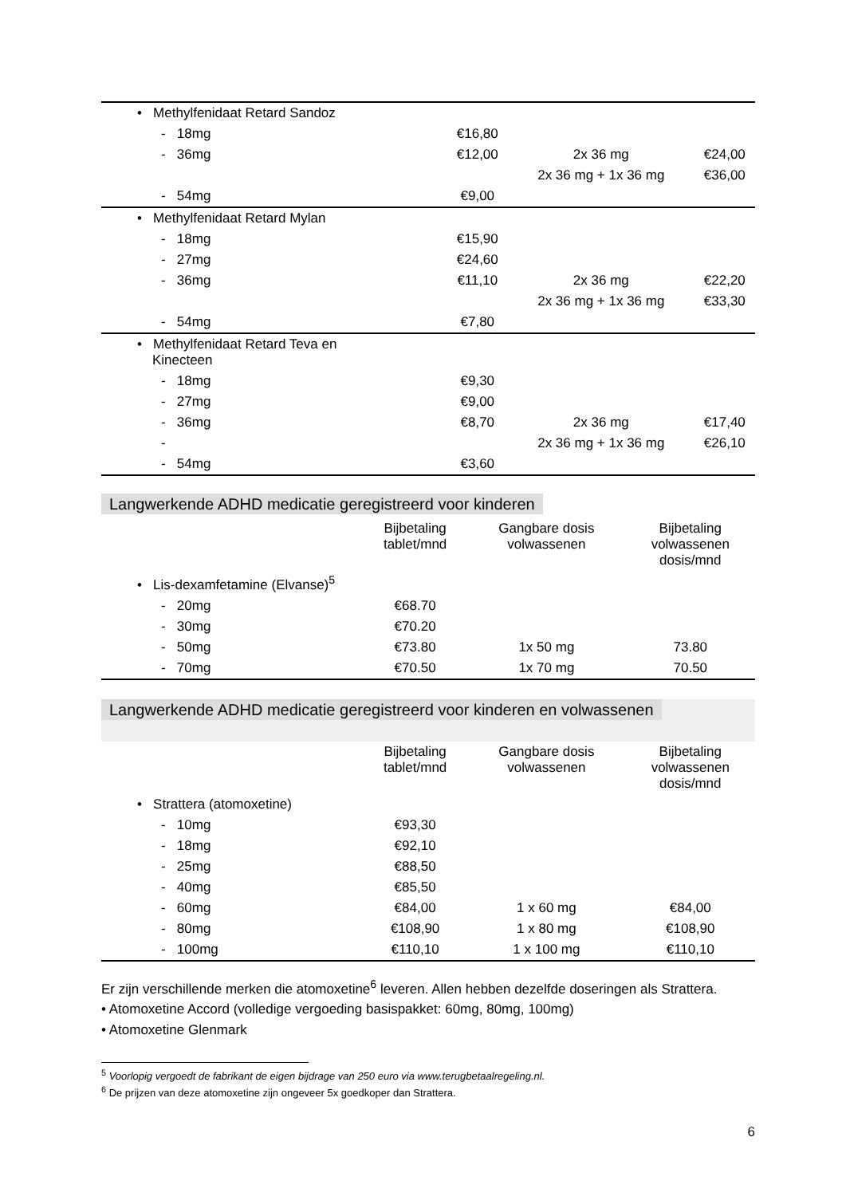| • Methylfenidaat Retard Sandoz | | | |
| - 18mg | €16,80 | | |
| - 36mg | €12,00 | 2x 36 mg | €24,00 |
| | | 2x 36 mg + 1x 36 mg | €36,00 |
| - 54mg | €9,00 | | |
| • Methylfenidaat Retard Mylan | | | |
| - 18mg | €15,90 | | |
| - 27mg | €24,60 | | |
| - 36mg | €11,10 | 2x 36 mg | €22,20 |
| | | 2x 36 mg + 1x 36 mg | €33,30 |
| - 54mg | €7,80 | | |
| • Methylfenidaat Retard Teva en Kinecteen | | | |
| - 18mg | €9,30 | | |
| - 27mg | €9,00 | | |
| - 36mg | €8,70 | 2x 36 mg | €17,40 |
| - | | 2x 36 mg + 1x 36 mg | €26,10 |
| - 54mg | €3,60 | | |
Langwerkende ADHD medicatie geregistreerd voor kinderen
| | Bijbetaling tablet/mnd | Gangbare dosis volwassenen | Bijbetaling volwassenen dosis/mnd |
| --- | --- | --- | --- |
| • Lis-dexamfetamine (Elvanse)<sup>5</sup> | | | |
| - 20mg | €68.70 | | |
| - 30mg | €70.20 | | |
| - 50mg | €73.80 | 1x 50 mg | 73.80 |
| - 70mg | €70.50 | 1x 70 mg | 70.50 |
Langwerkende ADHD medicatie geregistreerd voor kinderen en volwassenen
| | Bijbetaling tablet/mnd | Gangbare dosis volwassenen | Bijbetaling volwassenen dosis/mnd |
| --- | --- | --- | --- |
| • Strattera (atomoxetine) | | | |
| - 10mg | €93,30 | | |
| - 18mg | €92,10 | | |
| - 25mg | €88,50 | | |
| - 40mg | €85,50 | | |
| - 60mg | €84,00 | 1 x 60 mg | €84,00 |
| - 80mg | €108,90 | 1 x 80 mg | €108,90 |
| - 100mg | €110,10 | 1 x 100 mg | €110,10 |
Er zijn verschillende merken die atomoxetine<sup>6</sup> leveren. Allen hebben dezelfde doseringen als Strattera.
• Atomoxetine Accord (volledige vergoeding basispakket: 60mg, 80mg, 100mg)
• Atomoxetine Glenmark
<sup>5</sup> Voorlopig vergoedt de fabrikant de eigen bijdrage van 250 euro via www.terugbetaalregeling.nl.
<sup>6</sup> De prijzen van deze atomoxetine zijn ongeveer 5x goedkoper dan Strattera.
6